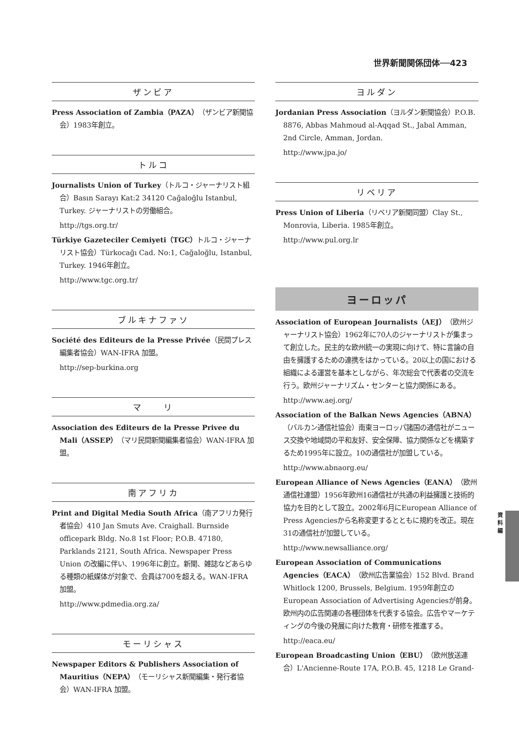世界新聞関係団体──423
ザンビア
Press Association of Zambia（PAZA）（ザンビア新聞協会）1983年創立。
トルコ
Journalists Union of Turkey（トルコ・ジャーナリスト組合）Basın Sarayı Kat:2 34120 Cağaloğlu Istanbul, Turkey. ジャーナリストの労働組合。
http://tgs.org.tr/
Türkiye Gazeteciler Cemiyeti（TGC）トルコ・ジャーナリスト協会）Türkocağı Cad. No:1, Cağaloğlu, Istanbul, Turkey. 1946年創立。
http://www.tgc.org.tr/
ブルキナファソ
Société des Editeurs de la Presse Privée（民間プレス編集者協会）WAN-IFRA 加盟。
http://sep-burkina.org
マ　　リ
Association des Editeurs de la Presse Privee du Mali（ASSEP）（マリ民間新聞編集者協会）WAN-IFRA 加盟。
南アフリカ
Print and Digital Media South Africa（南アフリカ発行者協会）410 Jan Smuts Ave. Craighall. Burnside officepark Bldg. No.8 1st Floor; P.O.B. 47180, Parklands 2121, South Africa. Newspaper Press Union の改編に伴い、1996年に創立。新聞、雑誌などあらゆる種類の紙媒体が対象で、会員は700を超える。WAN-IFRA加盟。
http://www.pdmedia.org.za/
モーリシャス
Newspaper Editors & Publishers Association of Mauritius（NEPA）（モーリシャス新聞編集・発行者協会）WAN-IFRA 加盟。
ヨルダン
Jordanian Press Association（ヨルダン新聞協会）P.O.B. 8876, Abbas Mahmoud al-Aqqad St., Jabal Amman, 2nd Circle, Amman, Jordan.
http://www.jpa.jo/
リベリア
Press Union of Liberia（リベリア新聞同盟）Clay St., Monrovia, Liberia. 1985年創立。
http://www.pul.org.lr
ヨーロッパ
Association of European Journalists（AEJ）（欧州ジャーナリスト協会）1962年に70人のジャーナリストが集まって創立した。民主的な欧州統一の実現に向けて、特に言論の自由を擁護するための連携をはかっている。20以上の国における組織による運営を基本としながら、年次総会で代表者の交流を行う。欧州ジャーナリズム・センターと協力関係にある。
http://www.aej.org/
Association of the Balkan News Agencies（ABNA）（バルカン通信社協会）南東ヨーロッパ諸国の通信社がニュース交換や地域間の平和友好、安全保障、協力関係などを構築するため1995年に設立。10の通信社が加盟している。
http://www.abnaorg.eu/
European Alliance of News Agencies（EANA）（欧州通信社連盟）1956年欧州16通信社が共通の利益擁護と技術的協力を目的として設立。2002年6月にEuropean Alliance of Press Agenciesから名称変更するとともに規約を改正。現在31の通信社が加盟している。
http://www.newsalliance.org/
European Association of Communications Agencies（EACA）（欧州広告業協会）152 Blvd. Brand Whitlock 1200, Brussels, Belgium. 1959年創立のEuropean Association of Advertising Agenciesが前身。欧州内の広告関連の各種団体を代表する協会。広告やマーケティングの今後の発展に向けた教育・研修を推進する。
http://eaca.eu/
European Broadcasting Union（EBU）（欧州放送連合）L'Ancienne-Route 17A, P.O.B. 45, 1218 Le Grand-
資料編